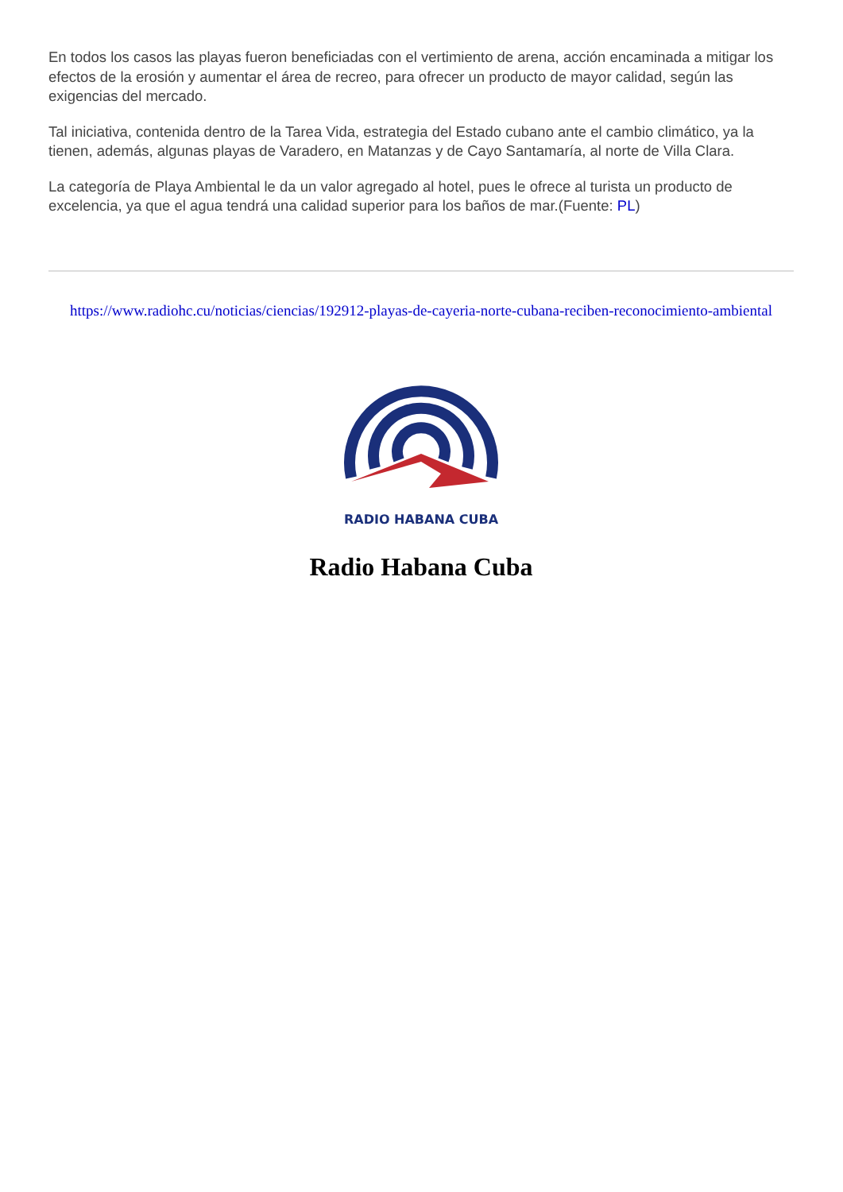En todos los casos las playas fueron beneficiadas con el vertimiento de arena, acción encaminada a mitigar los efectos de la erosión y aumentar el área de recreo, para ofrecer un producto de mayor calidad, según las exigencias del mercado.
Tal iniciativa, contenida dentro de la Tarea Vida, estrategia del Estado cubano ante el cambio climático, ya la tienen, además, algunas playas de Varadero, en Matanzas y de Cayo Santamaría, al norte de Villa Clara.
La categoría de Playa Ambiental le da un valor agregado al hotel, pues le ofrece al turista un producto de excelencia, ya que el agua tendrá una calidad superior para los baños de mar.(Fuente: PL)
https://www.radiohc.cu/noticias/ciencias/192912-playas-de-cayeria-norte-cubana-reciben-reconocimiento-ambiental
RADIO HABANA CUBA
Radio Habana Cuba